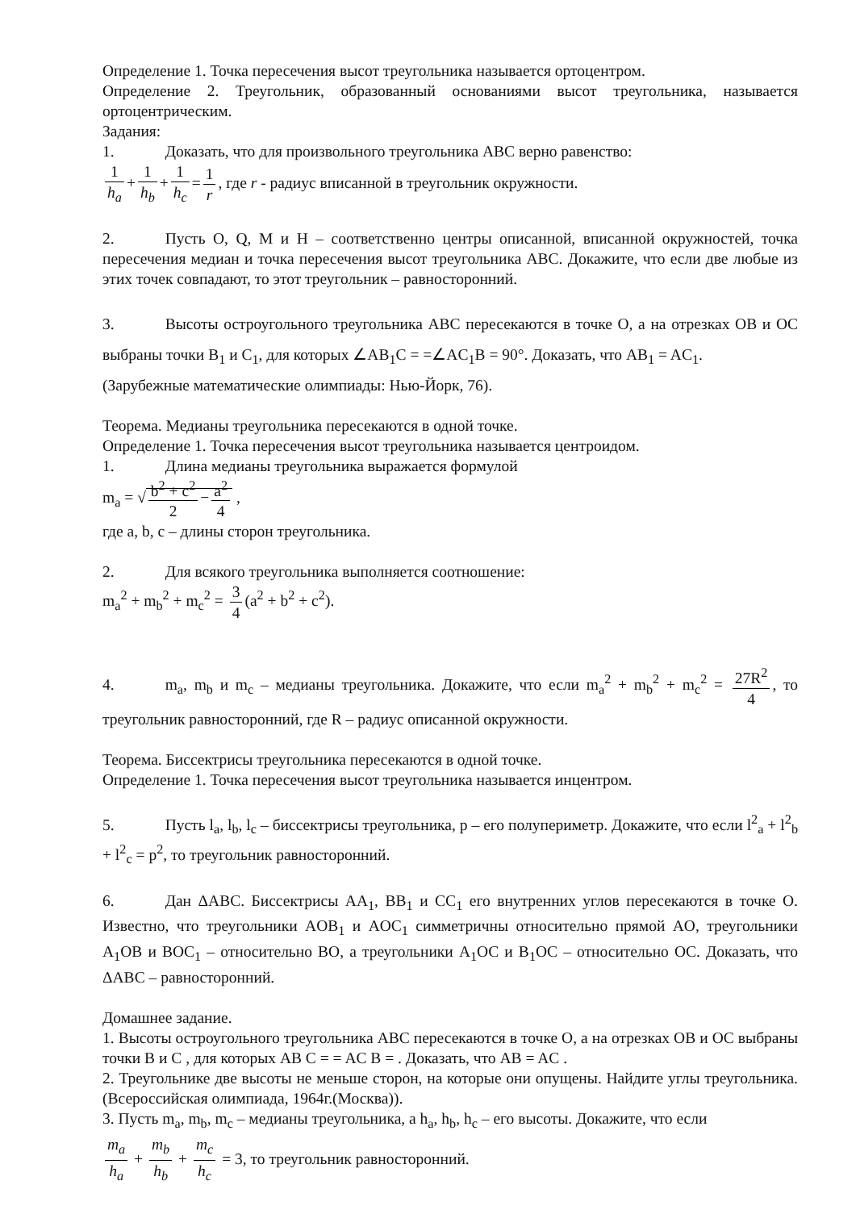Определение 1. Точка пересечения высот треугольника называется ортоцентром.
Определение 2. Треугольник, образованный основаниями высот треугольника, называется ортоцентрическим.
Задания:
1. Доказать, что для произвольного треугольника ABC верно равенство:
1 h<sub>a</sub> + 1 h<sub>b</sub> + 1 h<sub>c</sub> = 1 r, где r - радиус вписанной в треугольник окружности.
2. Пусть O, Q, M и H – соответственно центры описанной, вписанной окружностей, точка пересечения медиан и точка пересечения высот треугольника ABC. Докажите, что если две любые из этих точек совпадают, то этот треугольник – равносторонний.
3. Высоты остроугольного треугольника ABC пересекаются в точке O, а на отрезках OB и OC выбраны точки B<sub>1</sub> и C<sub>1</sub>, для которых ∠AB<sub>1</sub>C = =∠AC<sub>1</sub>B = 90°. Доказать, что AB<sub>1</sub> = AC<sub>1</sub>.
(Зарубежные математические олимпиады: Нью-Йорк, 76).
Теорема. Медианы треугольника пересекаются в одной точке.
Определение 1. Точка пересечения высот треугольника называется центроидом.
1. Длина медианы треугольника выражается формулой
m<sub>a</sub> = √ b<sup>2</sup> + c<sup>2</sup> 2 − a<sup>2</sup> 4 ,
где a, b, c – длины сторон треугольника.
2. Для всякого треугольника выполняется соотношение:
m<sub>a</sub><sup>2</sup> + m<sub>b</sub><sup>2</sup> + m<sub>c</sub><sup>2</sup> = 3 4 (a<sup>2</sup> + b<sup>2</sup> + c<sup>2</sup>).
4. m<sub>a</sub>, m<sub>b</sub> и m<sub>c</sub> – медианы треугольника. Докажите, что если m<sub>a</sub><sup>2</sup> + m<sub>b</sub><sup>2</sup> + m<sub>c</sub><sup>2</sup> = 27R<sup>2</sup> 4, то треугольник равносторонний, где R – радиус описанной окружности.
Теорема. Биссектрисы треугольника пересекаются в одной точке.
Определение 1. Точка пересечения высот треугольника называется инцентром.
5. Пусть l<sub>a</sub>, l<sub>b</sub>, l<sub>c</sub> – биссектрисы треугольника, p – его полупериметр. Докажите, что если l<sup>2</sup><sub>a</sub> + l<sup>2</sup><sub>b</sub> + l<sup>2</sup><sub>c</sub> = p<sup>2</sup>, то треугольник равносторонний.
6. Дан ΔABC. Биссектрисы AA<sub>1</sub>, BB<sub>1</sub> и CC<sub>1</sub> его внутренних углов пересекаются в точке O. Известно, что треугольники AOB<sub>1</sub> и AOC<sub>1</sub> симметричны относительно прямой AO, треугольники A<sub>1</sub>OB и BOC<sub>1</sub> – относительно BO, а треугольники A<sub>1</sub>OC и B<sub>1</sub>OC – относительно OC. Доказать, что ΔABC – равносторонний.
Домашнее задание.
1. Высоты остроугольного треугольника ABC пересекаются в точке O, а на отрезках OB и OC выбраны точки B и C , для которых AB C = = AC B = . Доказать, что AB = AC .
2. Треугольнике две высоты не меньше сторон, на которые они опущены. Найдите углы треугольника. (Всероссийская олимпиада, 1964г.(Москва)).
3. Пусть m<sub>a</sub>, m<sub>b</sub>, m<sub>c</sub> – медианы треугольника, а h<sub>a</sub>, h<sub>b</sub>, h<sub>c</sub> – его высоты. Докажите, что если
m<sub>a</sub> h<sub>a</sub> + m<sub>b</sub> h<sub>b</sub> + m<sub>c</sub> h<sub>c</sub> = 3, то треугольник равносторонний.